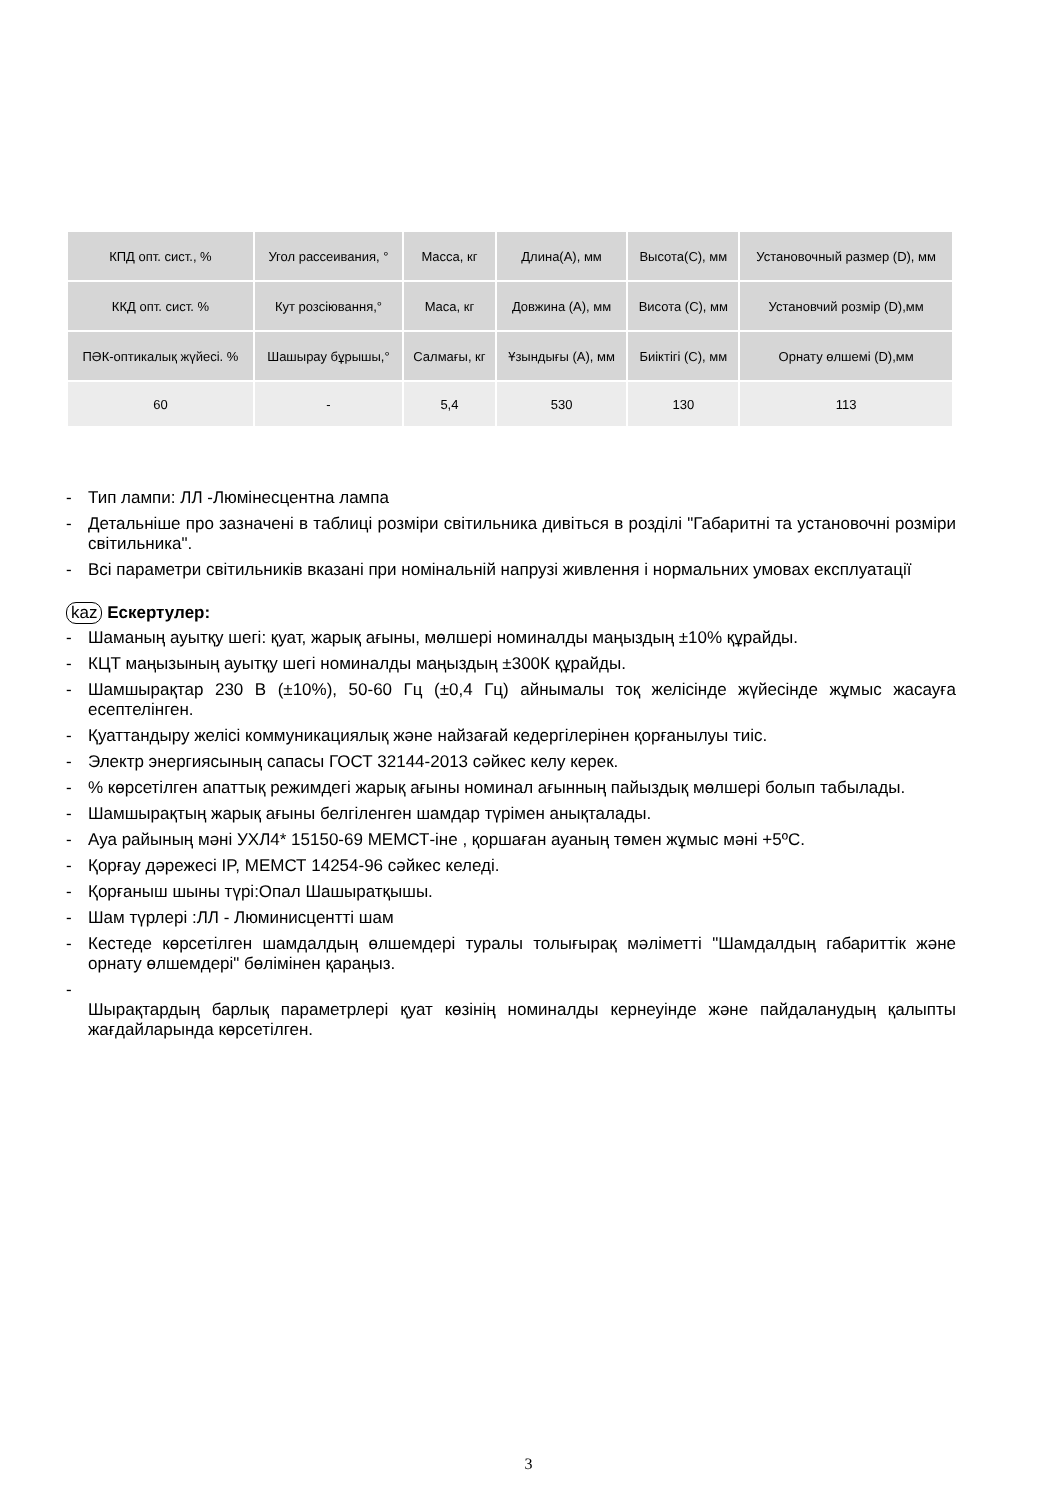| КПД опт. сист., % | Угол рассеивания, ° | Масса, кг | Длина(А), мм | Высота(С), мм | Установочный размер (D), мм |
| ККД опт. сист. % | Кут розсіювання,° | Маса, кг | Довжина (А), мм | Висота (С), мм | Установчий розмір (D),мм |
| ПӘК-оптикалық жүйесі. % | Шашырау бұрышы,° | Салмағы, кг | Ұзындығы (А), мм | Биіктігі (С), мм | Орнату өлшемі (D),мм |
| 60 | - | 5,4 | 530 | 130 | 113 |
- Тип лампи: ЛЛ -Люмінесцентна лампа
- Детальніше про зазначені в таблиці розміри світильника дивіться в розділі "Габаритні та установочні розміри світильника".
- Всі параметри світильників вказані при номінальній напрузі живлення і нормальних умовах експлуатації
kaz Ескертулер:
- Шаманың ауытқу шегі: қуат, жарық ағыны, мөлшері номиналды маңыздың ±10% құрайды.
- КЦТ маңызының ауытқу шегі номиналды маңыздың ±300К құрайды.
- Шамшырақтар 230 В (±10%), 50-60 Гц (±0,4 Гц) айнымалы тоқ желісінде жүйесінде жұмыс жасауға есептелінген.
- Қуаттандыру желісі коммуникациялық және найзағай кедергілерінен қорғанылуы тиіс.
- Электр энергиясының сапасы ГОСТ 32144-2013 сәйкес келу керек.
-% көрсетілген апаттық режимдегі жарық ағыны номинал ағынның пайыздық мөлшері болып табылады.
- Шамшырақтың жарық ағыны белгіленген шамдар түрімен анықталады.
- Ауа райының мәні УХЛ4* 15150-69 МЕМСТ-іне , қоршаған ауаның төмен жұмыс мәні +5ºС.
- Қорғау дәрежесі IP, МЕМСТ 14254-96 сәйкес келеді.
- Қорғаныш шыны түрі:Опал Шашыратқышы.
- Шам түрлері :ЛЛ - Люминисцентті шам
- Кестеде көрсетілген шамдалдың өлшемдері туралы толығырақ мәліметті "Шамдалдың габариттік және орнату өлшемдері" бөлімінен қараңыз.
-
Шырақтардың барлық параметрлері қуат көзінің номиналды кернеуінде және пайдаланудың қалыпты жағдайларында көрсетілген.
3